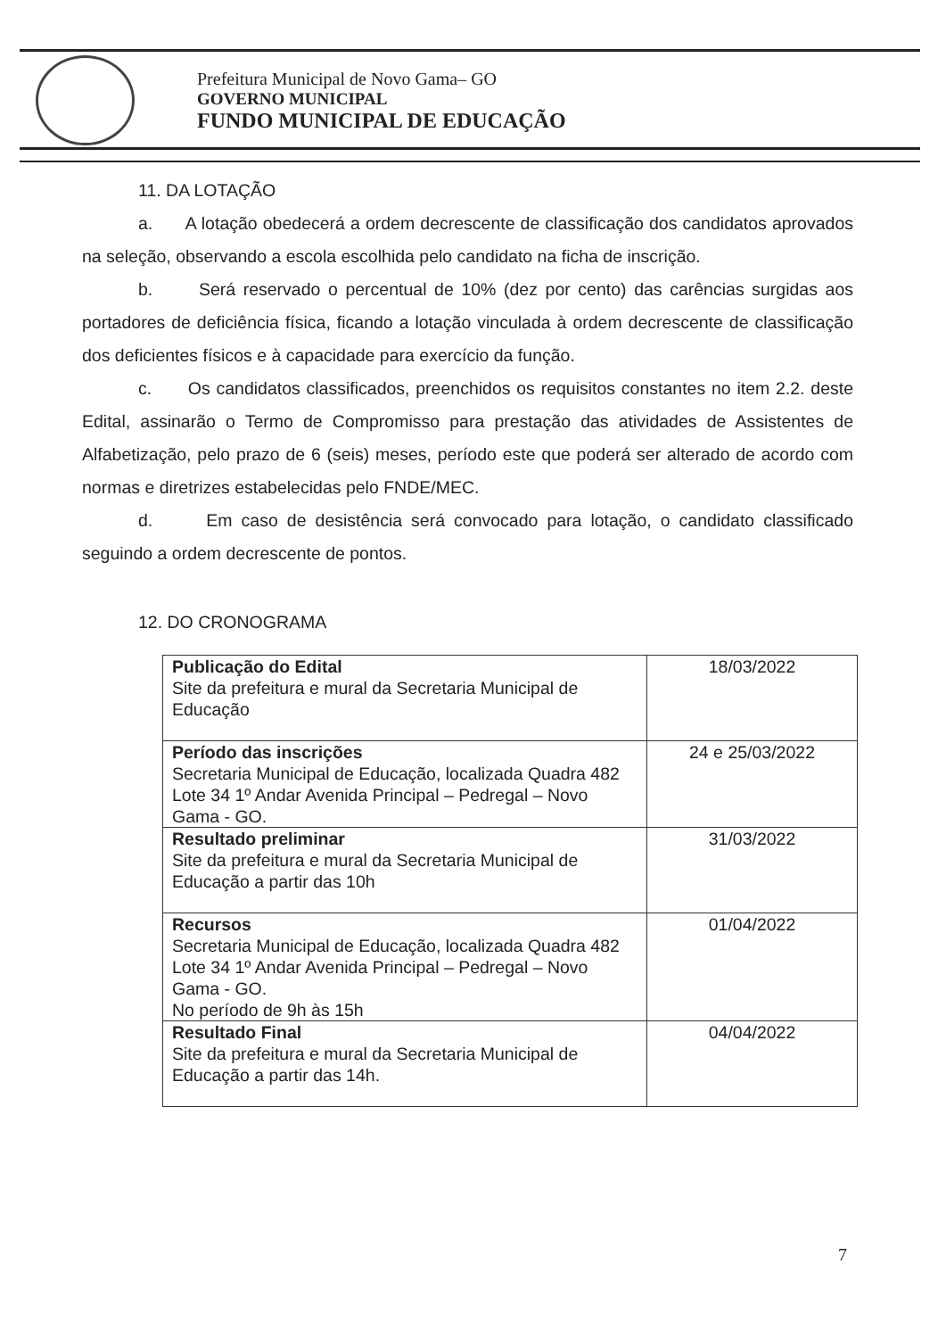Prefeitura Municipal de Novo Gama– GO
GOVERNO MUNICIPAL
FUNDO MUNICIPAL DE EDUCAÇÃO
11. DA LOTAÇÃO
a. A lotação obedecerá a ordem decrescente de classificação dos candidatos aprovados na seleção, observando a escola escolhida pelo candidato na ficha de inscrição.
b. Será reservado o percentual de 10% (dez por cento) das carências surgidas aos portadores de deficiência física, ficando a lotação vinculada à ordem decrescente de classificação dos deficientes físicos e à capacidade para exercício da função.
c. Os candidatos classificados, preenchidos os requisitos constantes no item 2.2. deste Edital, assinarão o Termo de Compromisso para prestação das atividades de Assistentes de Alfabetização, pelo prazo de 6 (seis) meses, período este que poderá ser alterado de acordo com normas e diretrizes estabelecidas pelo FNDE/MEC.
d. Em caso de desistência será convocado para lotação, o candidato classificado seguindo a ordem decrescente de pontos.
12. DO CRONOGRAMA
| Publicação do Edital Site da prefeitura e mural da Secretaria Municipal de Educação | 18/03/2022 |
| Período das inscrições Secretaria Municipal de Educação, localizada Quadra 482 Lote 34 1º Andar Avenida Principal – Pedregal – Novo Gama - GO. | 24 e 25/03/2022 |
| Resultado preliminar Site da prefeitura e mural da Secretaria Municipal de Educação a partir das 10h | 31/03/2022 |
| Recursos Secretaria Municipal de Educação, localizada Quadra 482 Lote 34 1º Andar Avenida Principal – Pedregal – Novo Gama - GO. No período de 9h às 15h | 01/04/2022 |
| Resultado Final Site da prefeitura e mural da Secretaria Municipal de Educação a partir das 14h. | 04/04/2022 |
7